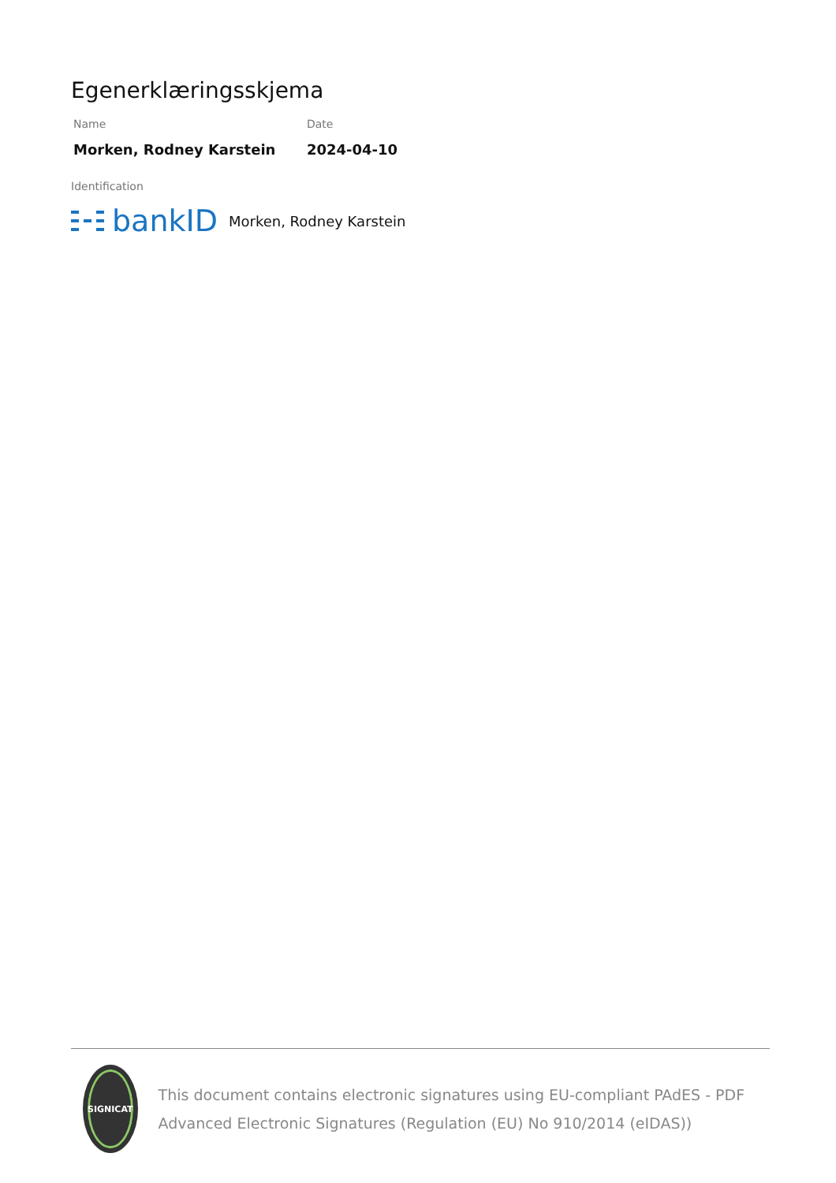Egenerklæringsskjema
Name
Morken, Rodney Karstein
Date
2024-04-10
Identification
bankID Morken, Rodney Karstein
SIGNICAT
This document contains electronic signatures using EU-compliant PAdES - PDF Advanced Electronic Signatures (Regulation (EU) No 910/2014 (eIDAS))